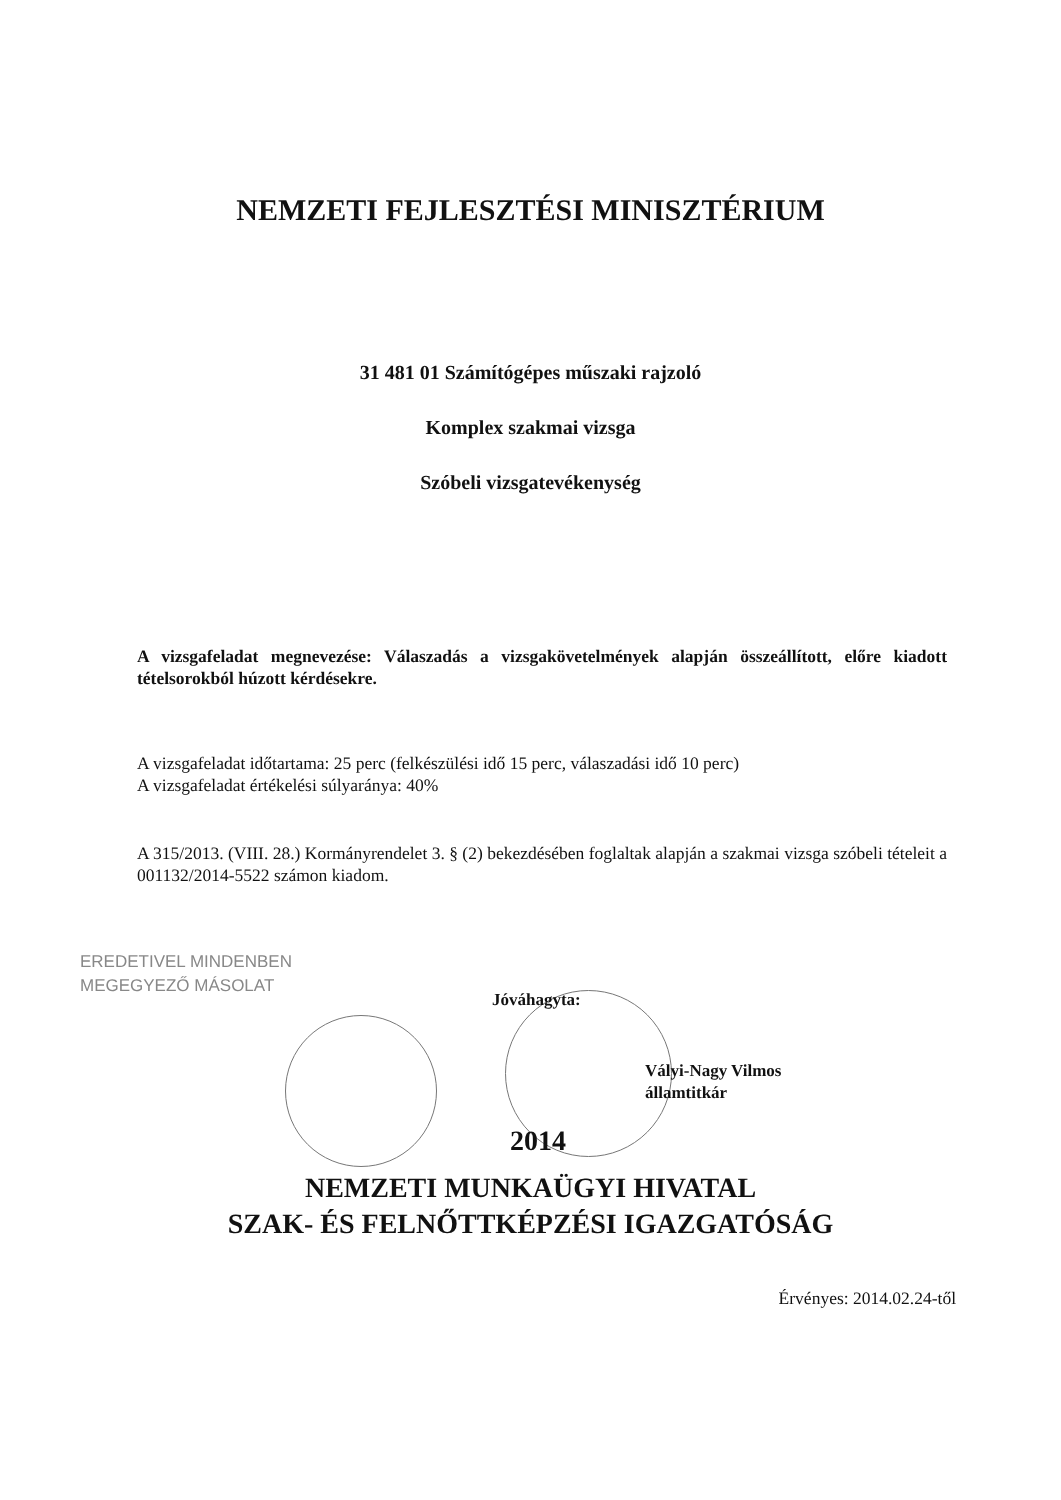NEMZETI FEJLESZTÉSI MINISZTÉRIUM
31 481 01 Számítógépes műszaki rajzoló
Komplex szakmai vizsga
Szóbeli vizsgatevékenység
A vizsgafeladat megnevezése: Válaszadás a vizsgakövetelmények alapján összeállított, előre kiadott tételsorokból húzott kérdésekre.
A vizsgafeladat időtartama: 25 perc (felkészülési idő 15 perc, válaszadási idő 10 perc)
A vizsgafeladat értékelési súlyaránya: 40%
A 315/2013. (VIII. 28.) Kormányrendelet 3. § (2) bekezdésében foglaltak alapján a szakmai vizsga szóbeli tételeit a 001132/2014-5522 számon kiadom.
EREDETIVEL MINDENBEN
MEGEGYEZŐ MÁSOLAT
Jóváhagyta:
Vályi-Nagy Vilmos
államtitkár
2014
NEMZETI MUNKAÜGYI HIVATAL
SZAK- ÉS FELNŐTTKÉPZÉSI IGAZGATÓSÁG
Érvényes: 2014.02.24-től